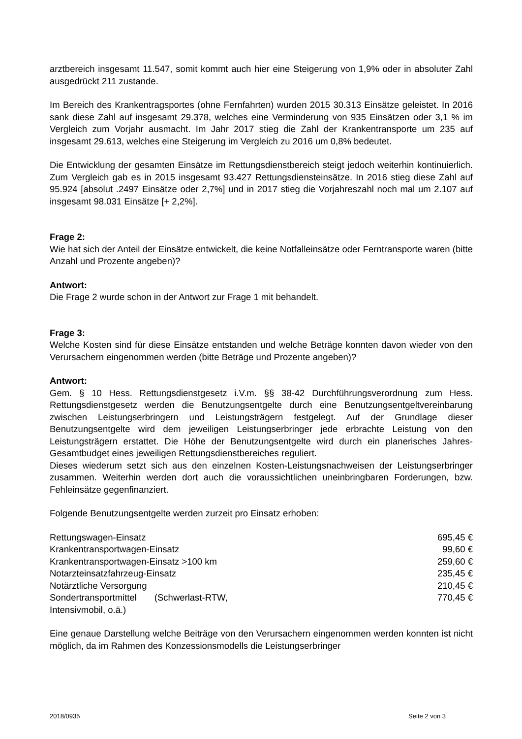arztbereich insgesamt 11.547, somit kommt auch hier eine Steigerung von 1,9% oder in absoluter Zahl ausgedrückt 211 zustande.
Im Bereich des Krankentragsportes (ohne Fernfahrten) wurden 2015 30.313 Einsätze geleistet. In 2016 sank diese Zahl auf insgesamt 29.378, welches eine Verminderung von 935 Einsätzen oder 3,1 % im Vergleich zum Vorjahr ausmacht. Im Jahr 2017 stieg die Zahl der Krankentransporte um 235 auf insgesamt 29.613, welches eine Steigerung im Vergleich zu 2016 um 0,8% bedeutet.
Die Entwicklung der gesamten Einsätze im Rettungsdienstbereich steigt jedoch weiterhin kontinuierlich. Zum Vergleich gab es in 2015 insgesamt 93.427 Rettungsdiensteinsätze. In 2016 stieg diese Zahl auf 95.924 [absolut .2497 Einsätze oder 2,7%] und in 2017 stieg die Vorjahreszahl noch mal um 2.107 auf insgesamt 98.031 Einsätze [+ 2,2%].
Frage 2:
Wie hat sich der Anteil der Einsätze entwickelt, die keine Notfalleinsätze oder Ferntransporte waren (bitte Anzahl und Prozente angeben)?
Antwort:
Die Frage 2 wurde schon in der Antwort zur Frage 1 mit behandelt.
Frage 3:
Welche Kosten sind für diese Einsätze entstanden und welche Beträge konnten davon wieder von den Verursachern eingenommen werden (bitte Beträge und Prozente angeben)?
Antwort:
Gem. § 10 Hess. Rettungsdienstgesetz i.V.m. §§ 38-42 Durchführungsverordnung zum Hess. Rettungsdienstgesetz werden die Benutzungsentgelte durch eine Benutzungsentgeltvereinbarung zwischen Leistungserbringern und Leistungsträgern festgelegt. Auf der Grundlage dieser Benutzungsentgelte wird dem jeweiligen Leistungserbringer jede erbrachte Leistung von den Leistungsträgern erstattet. Die Höhe der Benutzungsentgelte wird durch ein planerisches Jahres-Gesamtbudget eines jeweiligen Rettungsdienstbereiches reguliert.
Dieses wiederum setzt sich aus den einzelnen Kosten-Leistungsnachweisen der Leistungserbringer zusammen. Weiterhin werden dort auch die voraussichtlichen uneinbringbaren Forderungen, bzw. Fehleinsätze gegenfinanziert.
Folgende Benutzungsentgelte werden zurzeit pro Einsatz erhoben:
| Rettungswagen-Einsatz | 695,45 € |
| Krankentransportwagen-Einsatz | 99,60 € |
| Krankentransportwagen-Einsatz >100 km | 259,60 € |
| Notarzteinsatzfahrzeug-Einsatz | 235,45 € |
| Notärztliche Versorgung | 210,45 € |
| Sondertransportmittel (Schwerlast-RTW, Intensivmobil, o.ä.) | 770,45 € |
Eine genaue Darstellung welche Beiträge von den Verursachern eingenommen werden konnten ist nicht möglich, da im Rahmen des Konzessionsmodells die Leistungserbringer
2018/0935 Seite 2 von 3